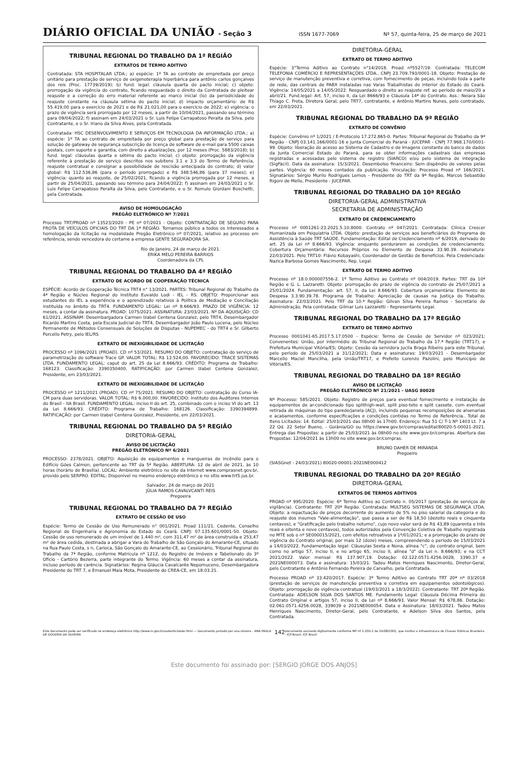DIÁRIO OFICIAL DA UNIÃO - Seção 3
ISSN 1677-7069 Nº 57, quinta-feira, 25 de março de 2021
TRIBUNAL REGIONAL DO TRABALHO DA 1ª REGIÃO
EXTRATOS DE TERMO ADITIVO
Contratada: STA HOSPITALAR LTDA.; a) espécie: 1º TA ao contrato de empreitada por preço unitário para prestação de serviço de oxigenoterapia hiperbárica para antônio carlos gonçalves dos reis (Proc. 17739/2019); b) fund. legal: cláusula quarta do pacto inicial; c) objeto: prorrogação da vigência do contrato, ficando resguardado o direito da Contratada de pleitear reajuste e a correção do erro material referente ao marco inicial (lo) da periodicidade do reajuste constante na cláusula sétima do pacto inicial; d) impacto orçamentário: de R$ 55.419,00 para o exercício de 2021 e de R$ 21.021,00 para o exercício de 2022; e) vigência: o prazo de vigência será prorrogado por 12 meses, a partir de 10/04/2021, passando seu término para 09/04/2022; f) assinam em 24/03/2021 o Sr. Luis Felipe Carrapatoso Peralta da Silva, pelo Contratante, e o Sr. Iriano da Silva Alves, pela Contratada.
Contratada: HSC DESENVOLVIMENTO E SERVIÇOS EM TECNOLOGIA DA INFORMAÇÃO LTDA.; a) espécie: 1º TA ao contrato de empreitada por preço global para prestação de serviço para solução de gateway de segurança subscrição de licença de software de e-mail para 5500 caixas postais, com suporte e garantia, com direito a atualizações, por 12 meses (Proc. 5883/2018); b) fund. legal: cláusulas quarta e sétima do pacto inicial; c) objeto: prorrogação da vigência referente à prestação de serviço descritos nos subitens 3.1 e 3.3 do Termo de Referência, reajuste contratual e consignar a possibilidade de rescisão antecipada do contrato; d) valor global: R$ 112.536,86 (para o período prorrogado) e R$ 348.546,86 (para 37 meses); e) vigência: quanto ao reajuste, de 25/02/2021, ficando a vigência prorrogada por 12 meses, a partir de 25/04/2021, passando seu término para 24/04/2022; f) assinam em 24/03/2021 o Sr. Luis Felipe Carrapatoso Peralta da Silva, pelo Contratante, e o Sr. Romulo Giordani Boschetti, pela Contratada.
AVISO DE HOMOLOGAÇÃO
PREGÃO ELETRÔNICO Nº 7/2021
Processo TRT/PROAD nº 13523/2020 - PE nº 07/2021 - Objeto: CONTRATAÇÃO DE SEGURO PARA FROTA DE VEÍCULOS OFICIAIS DO TRT DA 1ª REGIÃO. Tornamos público a todos os interessados a homologação da licitação na modalidade Pregão Eletrônico nº 07/2021, relativo ao processo em referência, sendo vencedora do certame a empresa GENTE SEGURADORA SA.
Rio de Janeiro, 24 de março de 2021.
ERIKA MELO PEREIRA BARRIOS
Coordenadora da CPL
TRIBUNAL REGIONAL DO TRABALHO DA 4ª REGIÃO
EXTRATO DE ACORDO DE COOPERAÇÃO TÉCNICA
ESPÉCIE: Acordo de Cooperação Técnica TRT4 n° 13/2021. PARTES: Tribunal Regional do Trabalho da 4ª Região e Núcleo Regional do Instituto Euvaldo Lodi - IEL - RS. OBJETO: Proporcionar aos estudantes do IEL a experiência e o aprendizado relativos à Política de Mediação e Conciliação instituída no âmbito do TRT4. FUNDAMENTO LEGAL: Lei nº 8.666/93. PRAZO DE VIGÊNCIA: 12 meses, a contar da assinatura. PROAD: 1075/2021. ASSINATURA: 23/03/2021. Nº DA AQUISIÇÃO: CD 61/2021. ASSINAM: Desembargadora Carmen Izabel Centena Gonzalez, pelo TRT4, Desembargador Ricardo Martins Costa, pela Escola Judicial do TRT4, Desembargador João Paulo Lucena, pelo Núcleo Permanente de Métodos Consensuais de Soluções de Disputas - NUPEMEC - do TRT4 e Sr. Gilberto Porcello Petry, pelo IEL/RS
EXTRATO DE INEXIGIBILIDADE DE LICITAÇÃO
PROCESSO nº 1096/2021 (PROAD). CD nº 53/2021. RESUMO DO OBJETO: contratação do serviço de parametrização do software Trace GP. VALOR TOTAL: R$ 13.524,00. FAVORECIDO: TRACE SISTEMAS LTDA. FUNDAMENTO LEGAL: caput do art. 25 da Lei 8.666/93. CRÉDITO: Programa de Trabalho: 168123. Classificação: 3390350400. RATIFICAÇÃO: por Carmen Izabel Centena Gonzalez, Presidente, em 23/03/2021.
EXTRATO DE INEXIGIBILIDADE DE LICITAÇÃO
PROCESSO nº 1211/2021 (PROAD). CD nº 75/2021. RESUMO DO OBJETO: contratação do Curso IA-CM para duas servidoras. VALOR TOTAL: R$ 6.000,00. FAVORECIDO: Instituto dos Auditores Internos do Brasil - IIA Brasil. FUNDAMENTO LEGAL: inciso II do art. 25, combinado com o inciso VI do art. 13 da Lei 8.666/93. CRÉDITO: Programa de Trabalho: 168126. Classificação: 3390394899. RATIFICAÇÃO: por Carmen Izabel Centena Gonzalez, Presidente, em 22/03/2021.
TRIBUNAL REGIONAL DO TRABALHO DA 5ª REGIÃO
DIRETORIA-GERAL
AVISO DE LICITAÇÃO
PREGÃO ELETRÔNICO Nº 6/2021
PROCESSO: 2378/2021. OBJETO: Aquisição de equipamentos e mangueiras de incêndio para o Edifício Góes Calmon, pertencente ao TRT da 5ª Região. ABERTURA: 12 de abril de 2021, às 10 horas (horário de Brasília). LOCAL: Ambiente eletrônico no site da Internet www.comprasnet.gov.br, provido pelo SERPRO. EDITAL: Disponível no mesmo endereço eletrônico e no sítio www.trt5.jus.br.
Salvador, 24 de março de 2021
JÚLIA RAMOS CAVALVCANTI REIS
Pregoeira
TRIBUNAL REGIONAL DO TRABALHO DA 7ª REGIÃO
EXTRATO DE CESSÃO DE USO
Espécie: Termo de Cessão de Uso Remunerado n° 001/2021. Proad 111/21. Cedente, Conselho Regional de Engenharia e Agronomia do Estado do Ceará. CNPJ: 07.135.601/0001-50. Objeto: Cessão de uso remunerado de um imóvel de 1.440 m², com 311,47 m² de área construída e 253,47 m² de área cedida, destinada a abrigar a Vara do Trabalho de São Gonçalo do Amarante-CE, situado na Rua Paulo Costa, s n, Carioca, São Gonçalo do Amarante-CE, ao Cessionário, Tribunal Regional do Trabalho da 7ª Região, conforme Matrícula nº 1212, do Registro de Imóveis e Tabelionato do 3º Ofício - Cartório Bezerra, parte integrante do Termo. Vigência: 60 meses a contar da assinatura, incluso período de carência. Signatários: Regina Gláucia Cavalcante Nepomuceno, Desembargadora Presidente do TRT 7, e Emanuel Maia Mota, Presidente do CREA-CE, em 18.03.21.
DIRETORIA-GERAL
EXTRATO DE TERMO ADITIVO
Espécie: 3°Termo Aditivo ao Contrato n°14/2018. Proad nº5527/19. Contratada: TELECOM TELEFONIA COMÉRCIO E REPRESENTAÇÕES LTDA., CNPJ 23.709.793/0001-18. Objeto: Prestação de serviço de manutenção preventiva e corretiva, com fornecimento de peças, incluindo toda a parte de rede, das centrais de PABX instaladas nas Varas Trabalhistas do interior do Estado do Ceará. Vigência: 14/05/2021 a 14/05/2022. Resguardado o direito ao reajuste ref. ao período de maio/20 a abril/21. Fund.legal: Art. 57, inciso II, da Lei 8666/93 e Cláusula 14ª do Contrato. Ass.: Neiara São Thiago C. Frota, Diretora Geral, pelo TRT7, contratante, e Antônio Martins Nunes, pelo contratado, em 22/03/2021.
TRIBUNAL REGIONAL DO TRABALHO DA 9ª REGIÃO
EXTRATO DE CONVÊNIO
Espécie: Convênio nº 1/2021 / E-Protocolo 17.272.865-0. Partes: Tribunal Regional do Trabalho da 9ª Região - CNPJ 03.141.166/0001-16 e Junta Comercial do Paraná - JUCEPAR - CNPJ 77.968.170/0001-99. Objeto: liberação do acesso ao Sistema de Cadastro e de Imagens constante do banco de dados da Junta Comercial Estado do Paraná, para se obter informações cadastrais das empresas registradas e acessadas pelo sistema de registro (SIARCO) e/ou pelo sistema de integração (SigFácil). Data da assinatura: 15/3/2021. Desembolso financeiro: Sem dispêndio de valores pelas partes. Vigência: 60 meses contados da publicação. Vinculação: Processo Proad nº 166/2021. Signatários: Sérgio Murilo Rodrigues Lemos - Presidente do TRT da 9ª Região, Marcos Sebastião Rigoni de Mello, Presidente - JUCEPAR.
TRIBUNAL REGIONAL DO TRABALHO DA 10ª REGIÃO
DIRETORIA-GERAL ADMINISTRATIVA
SECRETARIA DE ADMINISTRAÇÃO
EXTRATO DE CREDENCIAMENTO
Processo nº 0001261-23.2021.5.10.8000. Contrato nº 047/2021. Contratada: Clínica Crescer Humanizada em Psiquiatria LTDA. Objeto: prestação de serviços aos beneficiários do Programa de Assistência à Saúde TRT SAÚDE. Fundamentação: Edital de Credenciamento nº 6/2019, derivado do art. 25 da Lei nº 8.666/93. Vigência: enquanto perdurarem as condições de credenciamento. Cobertura Orçamentária: Recursos Próprios no Elemento de Despesa 33.90.39. Assinatura: 22/03/2021. Pelo TRT10: Flávio Kobayashi, Coordenador de Gestão de Benefícios. Pela Credenciada: Nazica Barbosa Gomes Nascimento, Rep. Legal.
EXTRATO DE TERMO ADITIVO
Processo nº 18.0.000007556-2. 1º Termo Aditivo ao Contrato nº 004/2019. Partes: TRT da 10ª Região e G. L. Lazzaretti. Objeto: prorrogação do prazo de vigência do contrato de 25/07/2021 a 25/01/2024. Fundamentação: art. 57, II, da Lei 8.666/93. Cobertura orçamentária: Elemento de Despesa 3.3.90.39.78. Programa de Trabalho: Apreciação de causas na Justiça do Trabalho. Assinatura: 22/03/2021. Pelo TRT da 10.ª Região: Gilvan Silva Pereira Ramos - Secretário de Administração. Pela contratada: Gilmar Luis Lazzaretti - Representante Legal.
TRIBUNAL REGIONAL DO TRABALHO DA 17ª REGIÃO
EXTRATO DE TERMO ADITIVO
Processo 0001041-65.2017.5.17.0500 - Espécie: Termo de Cessão de Servidor nº 023/2021; Convenentes: União, por intermédio do Tribunal Regional do Trabalho da 17.ª Região (TRT17), e Prefeitura Municipal Vitória/ES; Objeto: Cessão da servidora Jucila Braga Ribeiro para este Tribunal, pelo período de 25/03/2021 a 31/12/2021; Data e assinaturas: 19/03/2021 - Desembargador Marcello Maciel Mancilha, pela União/TRT17, e Prefeito Lorenzo Pazolini, pelo Município de Vitória/ES.
TRIBUNAL REGIONAL DO TRABALHO DA 18ª REGIÃO
AVISO DE LICITAÇÃO
PREGÃO ELETRÔNICO Nº 21/2021 - UASG 80020
Nº Processo: 585/2021. Objeto: Registro de preços para eventual fornecimento e instalação de equipamentos de ar-condicionado tipo splithigh-wall, split piso-teto e split cassete, com eventual retirada de máquinas do tipo parede/janela (ACJ), incluindo pequenas recomposições de alvenarias e acabamentos, conforme especificações e condições contidas no Termo de Referência.. Total de Itens Licitados: 14. Edital: 25/03/2021 das 08h00 às 17h00. Endereço: Rua 51 C/ T-1 Nº 1403 Lt. 7 a 22 Qd. 22 Setor Bueno, - Goiânia/GO ou https://www.gov.br/compras/edital/80020-5-00021-2021. Entrega das Propostas: a partir de 25/03/2021 às 08h00 no site www.gov.br/compras. Abertura das Propostas: 12/04/2021 às 13h00 no site www.gov.br/compras.
BRUNO DAHER DE MIRANDA
Pregoeiro
(SIASGnet - 24/03/2021) 80020-00001-2021NE000412
TRIBUNAL REGIONAL DO TRABALHO DA 20ª REGIÃO
DIRETORIA-GERAL
EXTRATOS DE TERMOS ADITIVOS
PROAD nº 995/2020. Espécie: 6º Termo Aditivo ao Contrato n. 05/2017 (prestação de serviços de vigilância). Contratante: TRT 20ª Região. Contratada: MULTSEG SISTEMAS DE SEGURANÇA LTDA. Objeto: a repactuação de preços decorrente do aumento de 5% no piso salarial da categoria e do reajuste dos insumos "Vale-alimentação", que passa a ser de R$ 18,50 (dezoito reais e cinquenta centavos), e "Gratificação pelo trabalho noturno", cujo novo valor será de R$ 43,89 (quarenta e três reais e oitenta e nove centavos), todos autorizados pela Convenção Coletiva de Trabalho registrada no MTE sob o nº SE000015/2021, com efeitos retroativos a 1º/01/2021; e a prorrogação do prazo de vigência do Contrato original, por mais 12 (doze) meses, compreendendo o período de 15/03/2021 a 14/03/2022. Fundamentação legal: Cláusulas Sexta e Nona, alínea "c", do contrato original, bem como no artigo 57, inciso II, e no artigo 65, inciso II, alínea "d" da Lei n. 8.666/93; e na CCT 2021/2022. Valor mensal: R$ 137.907,19. Dotação: 02.122.0571.4256.0028, 3390.37 e 2021NE000073. Data e assinatura: 15/03/21. Tadeu Matos Henriques Nascimento, Diretor-Geral, pelo Contratante e Antônio Fernando Pereira de Carvalho, pela Contratada.
Processo PROAD nº 33.420/2017. Espécie: 3º Termo Aditivo ao Contrato TRT 20ª nº 03/2018 (prestação de serviços de manutenção preventiva e corretiva em equipamentos odontológicos). Objeto: prorrogação de vigência contratual (19/03/2021 a 18/3/2022). Contratante: TRT 20ª Região. Contratada: ADELSON SILVA DOS SANTOS ME. Fundamento Legal: Cláusula Décima Primeira do Contrato Original e artigos 57, inciso II, da Lei nº 8.666/93. Valor Mensal: R$ 678,86. Dotação: 02.061.0571.4256.0028, 339039 e 2021NE000054. Data e Assinatura: 18/03/2021. Tadeu Matos Henriques Nascimento, Diretor-Geral, pelo Contratante, e Adelson Silva dos Santos, pela Contratada.
Este documento pode ser verificado no endereço eletrônico http://www.in.gov.br/autenticidade.html — Documento juntado por ana.silveira - ANA PAULA DE GOUVEIA DA SILVEIRA
142
Documento assinado digitalmente conforme MP nº 2.200-2 de 24/08/2001, que institui a Infraestrutura de Chaves Públicas Brasileira - ICP-Brasil. ICP Brasil
Este documento foi assinado por: [SERGIO JORGE DOS ANJOS]